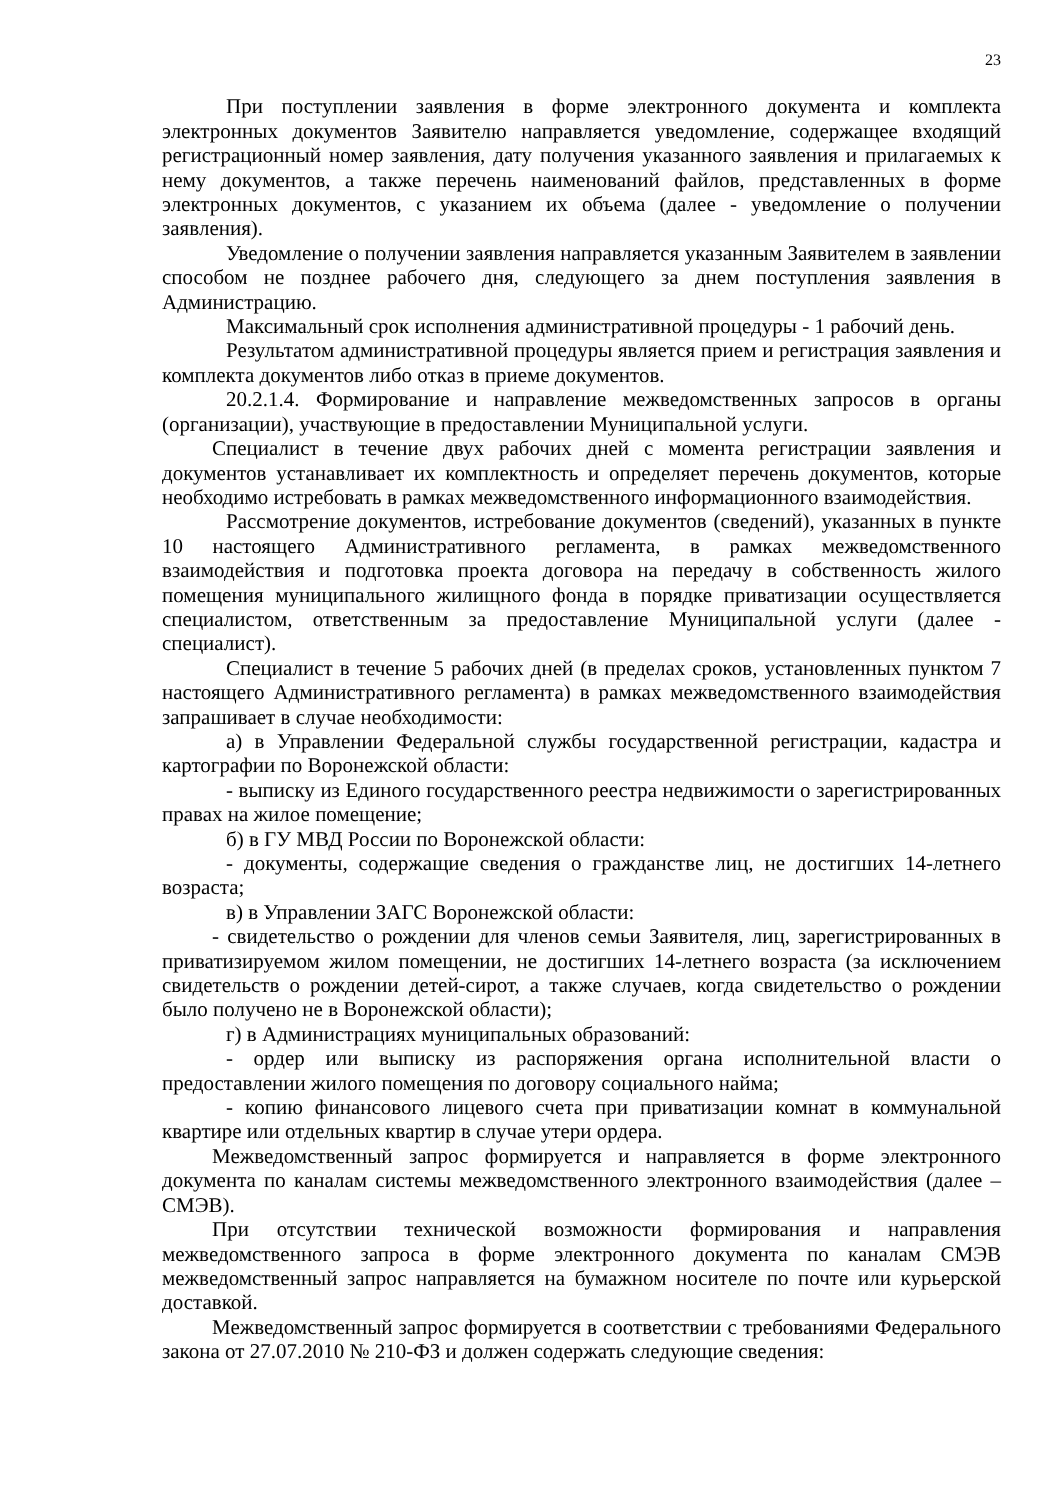23
При поступлении заявления в форме электронного документа и комплекта электронных документов Заявителю направляется уведомление, содержащее входящий регистрационный номер заявления, дату получения указанного заявления и прилагаемых к нему документов, а также перечень наименований файлов, представленных в форме электронных документов, с указанием их объема (далее - уведомление о получении заявления).
Уведомление о получении заявления направляется указанным Заявителем в заявлении способом не позднее рабочего дня, следующего за днем поступления заявления в Администрацию.
Максимальный срок исполнения административной процедуры - 1 рабочий день.
Результатом административной процедуры является прием и регистрация заявления и комплекта документов либо отказ в приеме документов.
20.2.1.4. Формирование и направление межведомственных запросов в органы (организации), участвующие в предоставлении Муниципальной услуги.
Специалист в течение двух рабочих дней с момента регистрации заявления и документов устанавливает их комплектность и определяет перечень документов, которые необходимо истребовать в рамках межведомственного информационного взаимодействия.
Рассмотрение документов, истребование документов (сведений), указанных в пункте 10 настоящего Административного регламента, в рамках межведомственного взаимодействия и подготовка проекта договора на передачу в собственность жилого помещения муниципального жилищного фонда в порядке приватизации осуществляется специалистом, ответственным за предоставление Муниципальной услуги (далее - специалист).
Специалист в течение 5 рабочих дней (в пределах сроков, установленных пунктом 7 настоящего Административного регламента) в рамках межведомственного взаимодействия запрашивает в случае необходимости:
а) в Управлении Федеральной службы государственной регистрации, кадастра и картографии по Воронежской области:
- выписку из Единого государственного реестра недвижимости о зарегистрированных правах на жилое помещение;
б) в ГУ МВД России по Воронежской области:
- документы, содержащие сведения о гражданстве лиц, не достигших 14-летнего возраста;
в) в Управлении ЗАГС Воронежской области:
- свидетельство о рождении для членов семьи Заявителя, лиц, зарегистрированных в приватизируемом жилом помещении, не достигших 14-летнего возраста (за исключением свидетельств о рождении детей-сирот, а также случаев, когда свидетельство о рождении было получено не в Воронежской области);
г) в Администрациях муниципальных образований:
- ордер или выписку из распоряжения органа исполнительной власти о предоставлении жилого помещения по договору социального найма;
- копию финансового лицевого счета при приватизации комнат в коммунальной квартире или отдельных квартир в случае утери ордера.
Межведомственный запрос формируется и направляется в форме электронного документа по каналам системы межведомственного электронного взаимодействия (далее – СМЭВ).
При отсутствии технической возможности формирования и направления межведомственного запроса в форме электронного документа по каналам СМЭВ межведомственный запрос направляется на бумажном носителе по почте или курьерской доставкой.
Межведомственный запрос формируется в соответствии с требованиями Федерального закона от 27.07.2010 № 210-ФЗ и должен содержать следующие сведения: